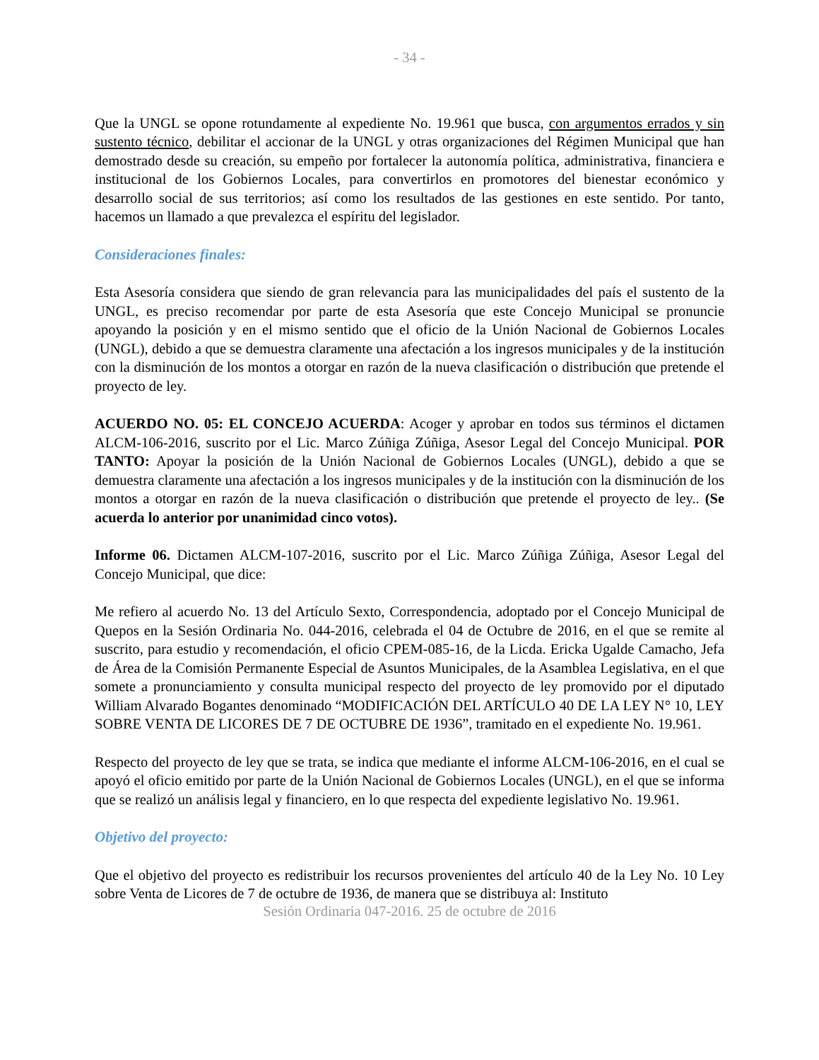- 34 -
Que la UNGL se opone rotundamente al expediente No. 19.961 que busca, con argumentos errados y sin sustento técnico, debilitar el accionar de la UNGL y otras organizaciones del Régimen Municipal que han demostrado desde su creación, su empeño por fortalecer la autonomía política, administrativa, financiera e institucional de los Gobiernos Locales, para convertirlos en promotores del bienestar económico y desarrollo social de sus territorios; así como los resultados de las gestiones en este sentido. Por tanto, hacemos un llamado a que prevalezca el espíritu del legislador.
Consideraciones finales:
Esta Asesoría considera que siendo de gran relevancia para las municipalidades del país el sustento de la UNGL, es preciso recomendar por parte de esta Asesoría que este Concejo Municipal se pronuncie apoyando la posición y en el mismo sentido que el oficio de la Unión Nacional de Gobiernos Locales (UNGL), debido a que se demuestra claramente una afectación a los ingresos municipales y de la institución con la disminución de los montos a otorgar en razón de la nueva clasificación o distribución que pretende el proyecto de ley.
ACUERDO NO. 05: EL CONCEJO ACUERDA: Acoger y aprobar en todos sus términos el dictamen ALCM-106-2016, suscrito por el Lic. Marco Zúñiga Zúñiga, Asesor Legal del Concejo Municipal. POR TANTO: Apoyar la posición de la Unión Nacional de Gobiernos Locales (UNGL), debido a que se demuestra claramente una afectación a los ingresos municipales y de la institución con la disminución de los montos a otorgar en razón de la nueva clasificación o distribución que pretende el proyecto de ley.. (Se acuerda lo anterior por unanimidad cinco votos).
Informe 06. Dictamen ALCM-107-2016, suscrito por el Lic. Marco Zúñiga Zúñiga, Asesor Legal del Concejo Municipal, que dice:
Me refiero al acuerdo No. 13 del Artículo Sexto, Correspondencia, adoptado por el Concejo Municipal de Quepos en la Sesión Ordinaria No. 044-2016, celebrada el 04 de Octubre de 2016, en el que se remite al suscrito, para estudio y recomendación, el oficio CPEM-085-16, de la Licda. Ericka Ugalde Camacho, Jefa de Área de la Comisión Permanente Especial de Asuntos Municipales, de la Asamblea Legislativa, en el que somete a pronunciamiento y consulta municipal respecto del proyecto de ley promovido por el diputado William Alvarado Bogantes denominado “MODIFICACIÓN DEL ARTÍCULO 40 DE LA LEY N° 10, LEY SOBRE VENTA DE LICORES DE 7 DE OCTUBRE DE 1936”, tramitado en el expediente No. 19.961.
Respecto del proyecto de ley que se trata, se indica que mediante el informe ALCM-106-2016, en el cual se apoyó el oficio emitido por parte de la Unión Nacional de Gobiernos Locales (UNGL), en el que se informa que se realizó un análisis legal y financiero, en lo que respecta del expediente legislativo No. 19.961.
Objetivo del proyecto:
Que el objetivo del proyecto es redistribuir los recursos provenientes del artículo 40 de la Ley No. 10 Ley sobre Venta de Licores de 7 de octubre de 1936, de manera que se distribuya al: Instituto
Sesión Ordinaria 047-2016. 25 de octubre de 2016